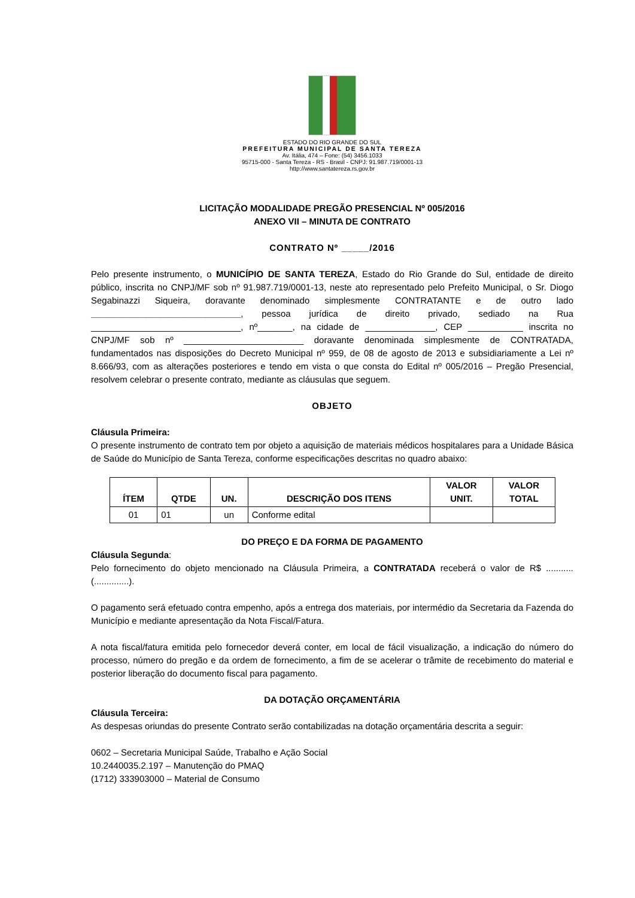ESTADO DO RIO GRANDE DO SUL
PREFEITURA MUNICIPAL DE SANTA TEREZA
Av. Itália, 474 – Fone: (54) 3456.1033
95715-000 - Santa Tereza - RS - Brasil - CNPJ: 91.987.719/0001-13
http://www.santatereza.rs.gov.br
LICITAÇÃO MODALIDADE PREGÃO PRESENCIAL Nº 005/2016
ANEXO VII – MINUTA DE CONTRATO
CONTRATO Nº _____/2016
Pelo presente instrumento, o MUNICÍPIO DE SANTA TEREZA, Estado do Rio Grande do Sul, entidade de direito público, inscrita no CNPJ/MF sob nº 91.987.719/0001-13, neste ato representado pelo Prefeito Municipal, o Sr. Diogo Segabinazzi Siqueira, doravante denominado simplesmente CONTRATANTE e de outro lado ______________________________, pessoa jurídica de direito privado, sediado na Rua ______________________________, nº_______, na cidade de ______________, CEP ___________ inscrita no CNPJ/MF sob nº ________________________ doravante denominada simplesmente de CONTRATADA, fundamentados nas disposições do Decreto Municipal nº 959, de 08 de agosto de 2013 e subsidiariamente a Lei nº 8.666/93, com as alterações posteriores e tendo em vista o que consta do Edital nº 005/2016 – Pregão Presencial, resolvem celebrar o presente contrato, mediante as cláusulas que seguem.
OBJETO
Cláusula Primeira:
O presente instrumento de contrato tem por objeto a aquisição de materiais médicos hospitalares para a Unidade Básica de Saúde do Município de Santa Tereza, conforme especificações descritas no quadro abaixo:
| ÍTEM | QTDE | UN. | DESCRIÇÃO DOS ITENS | VALOR UNIT. | VALOR TOTAL |
| --- | --- | --- | --- | --- | --- |
| 01 | 01 | un | Conforme edital | | |
DO PREÇO E DA FORMA DE PAGAMENTO
Cláusula Segunda:
Pelo fornecimento do objeto mencionado na Cláusula Primeira, a CONTRATADA receberá o valor de R$ ........... (..............).
O pagamento será efetuado contra empenho, após a entrega dos materiais, por intermédio da Secretaria da Fazenda do Município e mediante apresentação da Nota Fiscal/Fatura.
A nota fiscal/fatura emitida pelo fornecedor deverá conter, em local de fácil visualização, a indicação do número do processo, número do pregão e da ordem de fornecimento, a fim de se acelerar o trâmite de recebimento do material e posterior liberação do documento fiscal para pagamento.
DA DOTAÇÃO ORÇAMENTÁRIA
Cláusula Terceira:
As despesas oriundas do presente Contrato serão contabilizadas na dotação orçamentária descrita a seguir:
0602 – Secretaria Municipal Saúde, Trabalho e Ação Social
10.2440035.2.197 – Manutenção do PMAQ
(1712) 333903000 – Material de Consumo